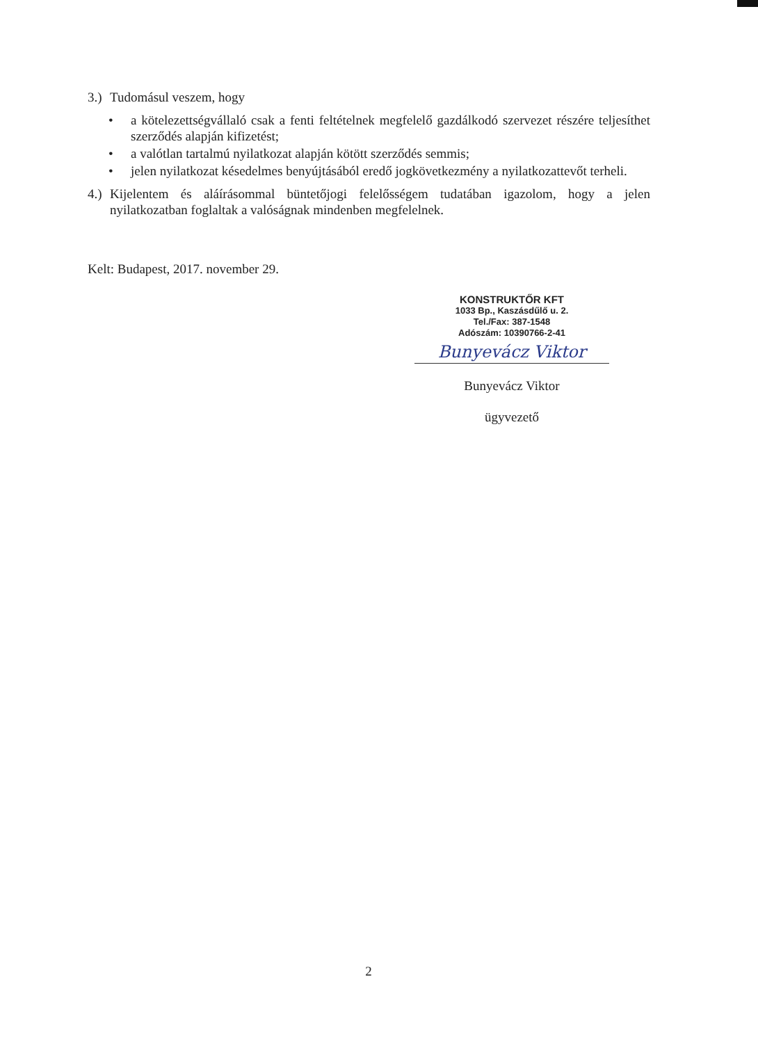3.) Tudomásul veszem, hogy
• a kötelezettségvállaló csak a fenti feltételnek megfelelő gazdálkodó szervezet részére teljesíthet szerződés alapján kifizetést;
• a valótlan tartalmú nyilatkozat alapján kötött szerződés semmis;
• jelen nyilatkozat késedelmes benyújtásából eredő jogkövetkezmény a nyilatkozattevőt terheli.
4.) Kijelentem és aláírásommal büntetőjogi felelősségem tudatában igazolom, hogy a jelen nyilatkozatban foglaltak a valóságnak mindenben megfelelnek.
Kelt: Budapest, 2017. november 29.
KONSTRUKTŐR KFT
1033 Bp., Kaszásdűlő u. 2.
Tel./Fax: 387-1548
Adószám: 10390766-2-41
Bunyevácz Viktor
Bunyevácz Viktor
ügyvezető
2